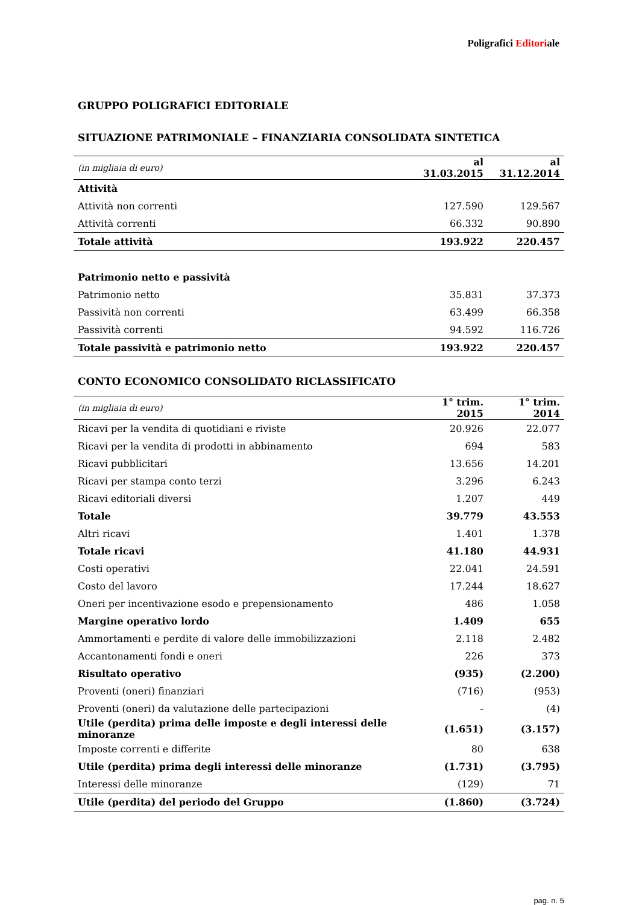Poligrafici Editoriale
GRUPPO POLIGRAFICI EDITORIALE
SITUAZIONE PATRIMONIALE – FINANZIARIA CONSOLIDATA SINTETICA
| (in migliaia di euro) | al 31.03.2015 | al 31.12.2014 |
| --- | --- | --- |
| Attività | | |
| Attività non correnti | 127.590 | 129.567 |
| Attività correnti | 66.332 | 90.890 |
| Totale attività | 193.922 | 220.457 |
| Patrimonio netto e passività | | |
| Patrimonio netto | 35.831 | 37.373 |
| Passività non correnti | 63.499 | 66.358 |
| Passività correnti | 94.592 | 116.726 |
| Totale passività e patrimonio netto | 193.922 | 220.457 |
CONTO ECONOMICO CONSOLIDATO RICLASSIFICATO
| (in migliaia di euro) | 1° trim. 2015 | 1° trim. 2014 |
| --- | --- | --- |
| Ricavi per la vendita di quotidiani e riviste | 20.926 | 22.077 |
| Ricavi per la vendita di prodotti in abbinamento | 694 | 583 |
| Ricavi pubblicitari | 13.656 | 14.201 |
| Ricavi per stampa conto terzi | 3.296 | 6.243 |
| Ricavi editoriali diversi | 1.207 | 449 |
| Totale | 39.779 | 43.553 |
| Altri ricavi | 1.401 | 1.378 |
| Totale ricavi | 41.180 | 44.931 |
| Costi operativi | 22.041 | 24.591 |
| Costo del lavoro | 17.244 | 18.627 |
| Oneri per incentivazione esodo e prepensionamento | 486 | 1.058 |
| Margine operativo lordo | 1.409 | 655 |
| Ammortamenti e perdite di valore delle immobilizzazioni | 2.118 | 2.482 |
| Accantonamenti fondi e oneri | 226 | 373 |
| Risultato operativo | (935) | (2.200) |
| Proventi (oneri) finanziari | (716) | (953) |
| Proventi (oneri) da valutazione delle partecipazioni | - | (4) |
| Utile (perdita) prima delle imposte e degli interessi delle minoranze | (1.651) | (3.157) |
| Imposte correnti e differite | 80 | 638 |
| Utile (perdita) prima degli interessi delle minoranze | (1.731) | (3.795) |
| Interessi delle minoranze | (129) | 71 |
| Utile (perdita) del periodo del Gruppo | (1.860) | (3.724) |
pag. n. 5